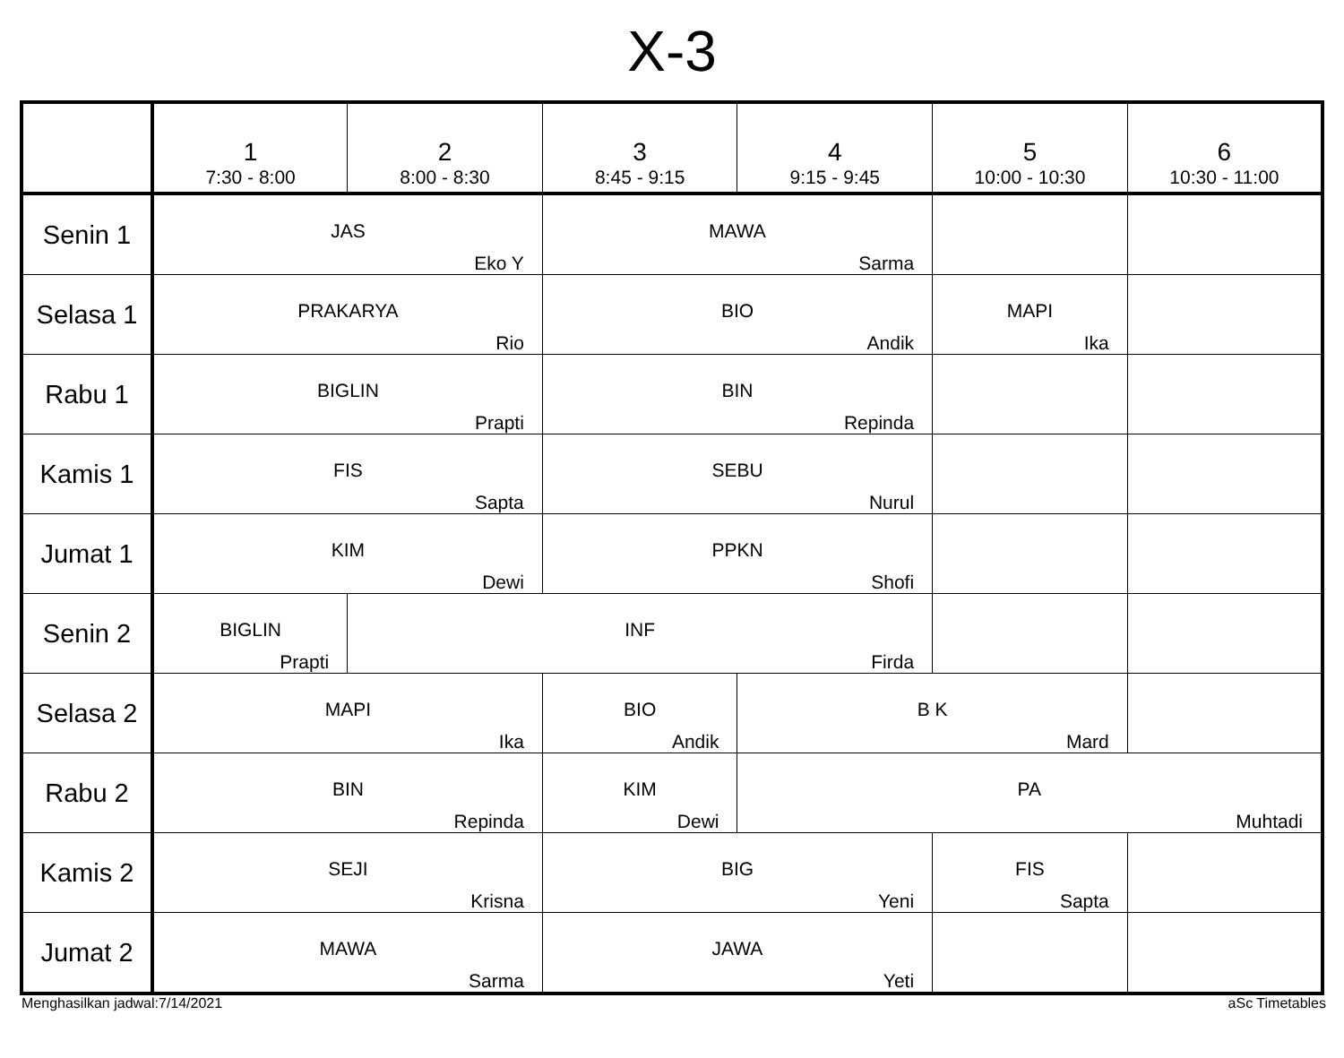X-3
| | 1 7:30 - 8:00 | 2 8:00 - 8:30 | 3 8:45 - 9:15 | 4 9:15 - 9:45 | 5 10:00 - 10:30 | 6 10:30 - 11:00 |
| --- | --- | --- | --- | --- | --- | --- |
| Senin 1 | JAS Eko Y | | MAWA Sarma | | | |
| Selasa 1 | PRAKARYA Rio | | BIO Andik | | MAPI Ika | |
| Rabu 1 | BIGLIN Prapti | | BIN Repinda | | | |
| Kamis 1 | FIS Sapta | | SEBU Nurul | | | |
| Jumat 1 | KIM Dewi | | PPKN Shofi | | | |
| Senin 2 | BIGLIN Prapti | INF Firda | | | | |
| Selasa 2 | MAPI Ika | | BIO Andik | B K Mard | | |
| Rabu 2 | BIN Repinda | | KIM Dewi | PA Muhtadi | | |
| Kamis 2 | SEJI Krisna | | BIG Yeni | | FIS Sapta | |
| Jumat 2 | MAWA Sarma | | JAWA Yeti | | | |
Menghasilkan jadwal:7/14/2021 aSc Timetables